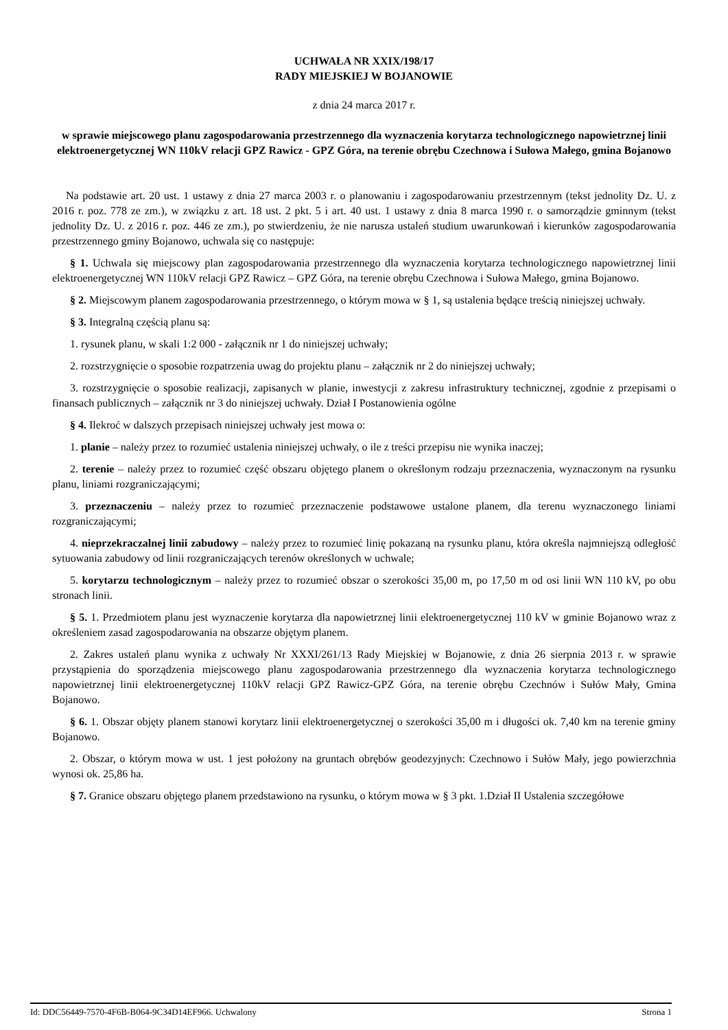UCHWAŁA NR XXIX/198/17
RADY MIEJSKIEJ W BOJANOWIE
z dnia 24 marca 2017 r.
w sprawie miejscowego planu zagospodarowania przestrzennego dla wyznaczenia korytarza technologicznego napowietrznej linii elektroenergetycznej WN 110kV relacji GPZ Rawicz - GPZ Góra, na terenie obrębu Czechnowa i Sułowa Małego, gmina Bojanowo
Na podstawie art. 20 ust. 1 ustawy z dnia 27 marca 2003 r. o planowaniu i zagospodarowaniu przestrzennym (tekst jednolity Dz. U. z 2016 r. poz. 778 ze zm.), w związku z art. 18 ust. 2 pkt. 5 i art. 40 ust. 1 ustawy z dnia 8 marca 1990 r. o samorządzie gminnym (tekst jednolity Dz. U. z 2016 r. poz. 446 ze zm.), po stwierdzeniu, że nie narusza ustaleń studium uwarunkowań i kierunków zagospodarowania przestrzennego gminy Bojanowo, uchwala się co następuje:
§ 1. Uchwala się miejscowy plan zagospodarowania przestrzennego dla wyznaczenia korytarza technologicznego napowietrznej linii elektroenergetycznej WN 110kV relacji GPZ Rawicz – GPZ Góra, na terenie obrębu Czechnowa i Sułowa Małego, gmina Bojanowo.
§ 2. Miejscowym planem zagospodarowania przestrzennego, o którym mowa w § 1, są ustalenia będące treścią niniejszej uchwały.
§ 3. Integralną częścią planu są:
1. rysunek planu, w skali 1:2 000 - załącznik nr 1 do niniejszej uchwały;
2. rozstrzygnięcie o sposobie rozpatrzenia uwag do projektu planu – załącznik nr 2 do niniejszej uchwały;
3. rozstrzygnięcie o sposobie realizacji, zapisanych w planie, inwestycji z zakresu infrastruktury technicznej, zgodnie z przepisami o finansach publicznych – załącznik nr 3 do niniejszej uchwały. Dział I Postanowienia ogólne
§ 4. Ilekroć w dalszych przepisach niniejszej uchwały jest mowa o:
1. planie – należy przez to rozumieć ustalenia niniejszej uchwały, o ile z treści przepisu nie wynika inaczej;
2. terenie – należy przez to rozumieć część obszaru objętego planem o określonym rodzaju przeznaczenia, wyznaczonym na rysunku planu, liniami rozgraniczającymi;
3. przeznaczeniu – należy przez to rozumieć przeznaczenie podstawowe ustalone planem, dla terenu wyznaczonego liniami rozgraniczającymi;
4. nieprzekraczalnej linii zabudowy – należy przez to rozumieć linię pokazaną na rysunku planu, która określa najmniejszą odległość sytuowania zabudowy od linii rozgraniczających terenów określonych w uchwale;
5. korytarzu technologicznym – należy przez to rozumieć obszar o szerokości 35,00 m, po 17,50 m od osi linii WN 110 kV, po obu stronach linii.
§ 5. 1. Przedmiotem planu jest wyznaczenie korytarza dla napowietrznej linii elektroenergetycznej 110 kV w gminie Bojanowo wraz z określeniem zasad zagospodarowania na obszarze objętym planem.
2. Zakres ustaleń planu wynika z uchwały Nr XXXI/261/13 Rady Miejskiej w Bojanowie, z dnia 26 sierpnia 2013 r. w sprawie przystąpienia do sporządzenia miejscowego planu zagospodarowania przestrzennego dla wyznaczenia korytarza technologicznego napowietrznej linii elektroenergetycznej 110kV relacji GPZ Rawicz-GPZ Góra, na terenie obrębu Czechnów i Sułów Mały, Gmina Bojanowo.
§ 6. 1. Obszar objęty planem stanowi korytarz linii elektroenergetycznej o szerokości 35,00 m i długości ok. 7,40 km na terenie gminy Bojanowo.
2. Obszar, o którym mowa w ust. 1 jest położony na gruntach obrębów geodezyjnych: Czechnowo i Sułów Mały, jego powierzchnia wynosi ok. 25,86 ha.
§ 7. Granice obszaru objętego planem przedstawiono na rysunku, o którym mowa w § 3 pkt. 1.Dział II Ustalenia szczegółowe
Id: DDC56449-7570-4F6B-B064-9C34D14EF966. Uchwalony Strona 1